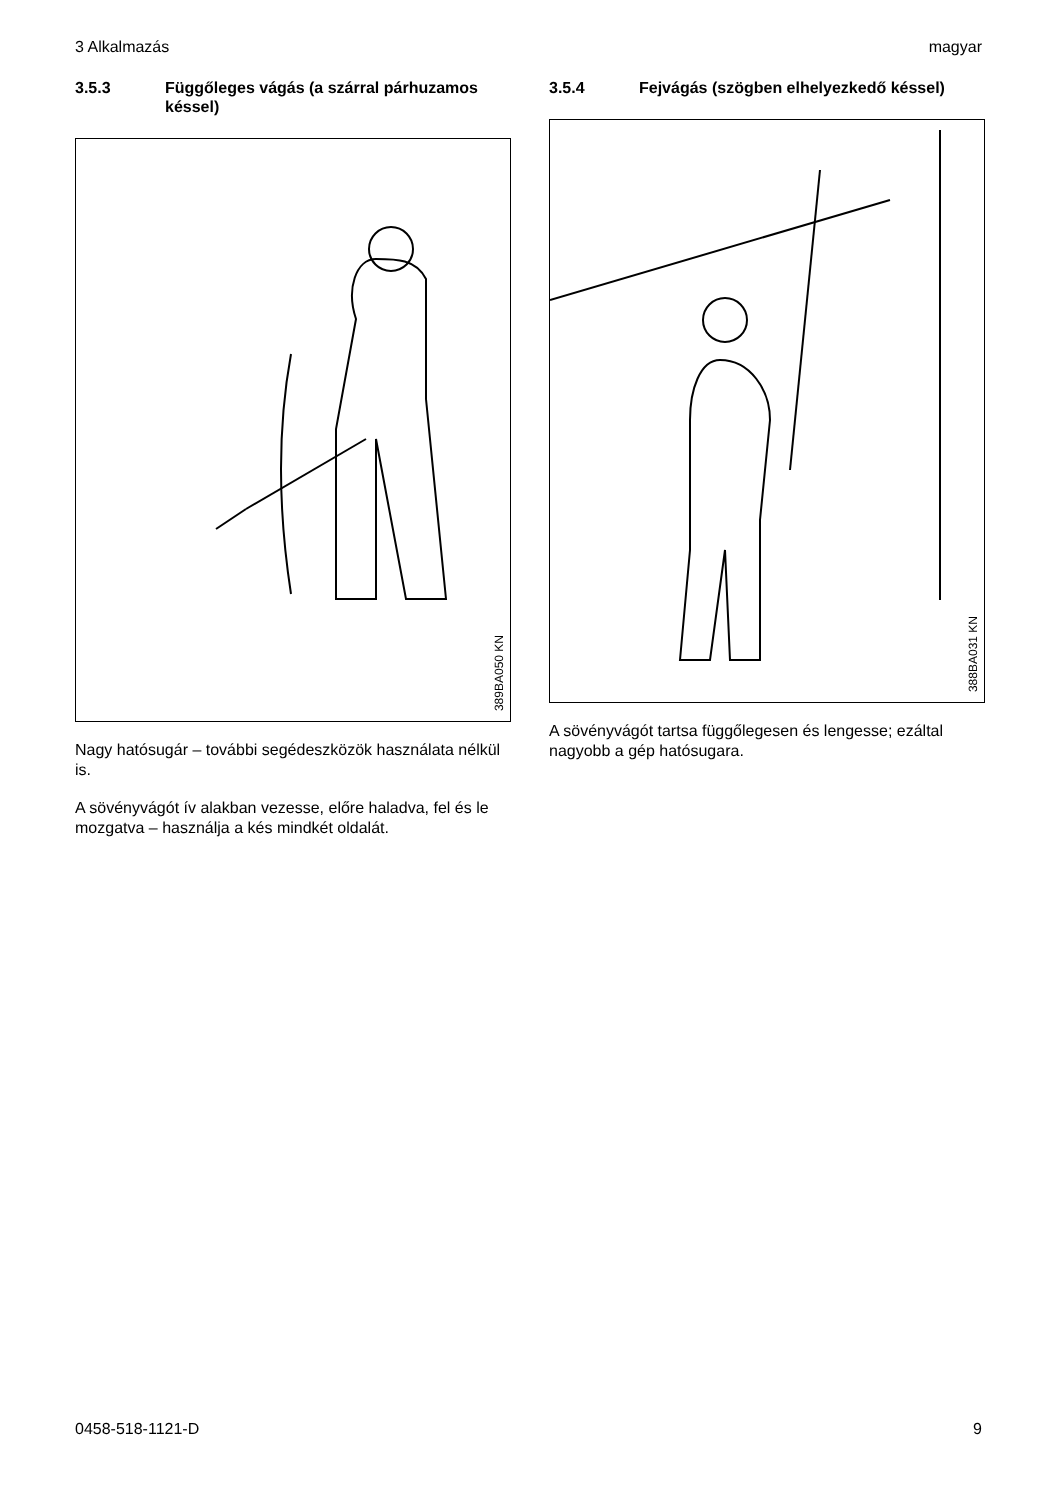3 Alkalmazás magyar
3.5.3 Függőleges vágás (a szárral párhuza­mos késsel)
389BA050 KN
Nagy hatósugár – további segédeszközök hasz­nálata nélkül is.
A sövényvágót ív alakban vezesse, előre haladva, fel és le mozgatva – használja a kés mindkét oldalát.
3.5.4 Fejvágás (szögben elhelyezkedő kés­sel)
388BA031 KN
A sövényvágót tartsa függőlegesen és lengesse; ezáltal nagyobb a gép hatósugara.
0458-518-1121-D 9